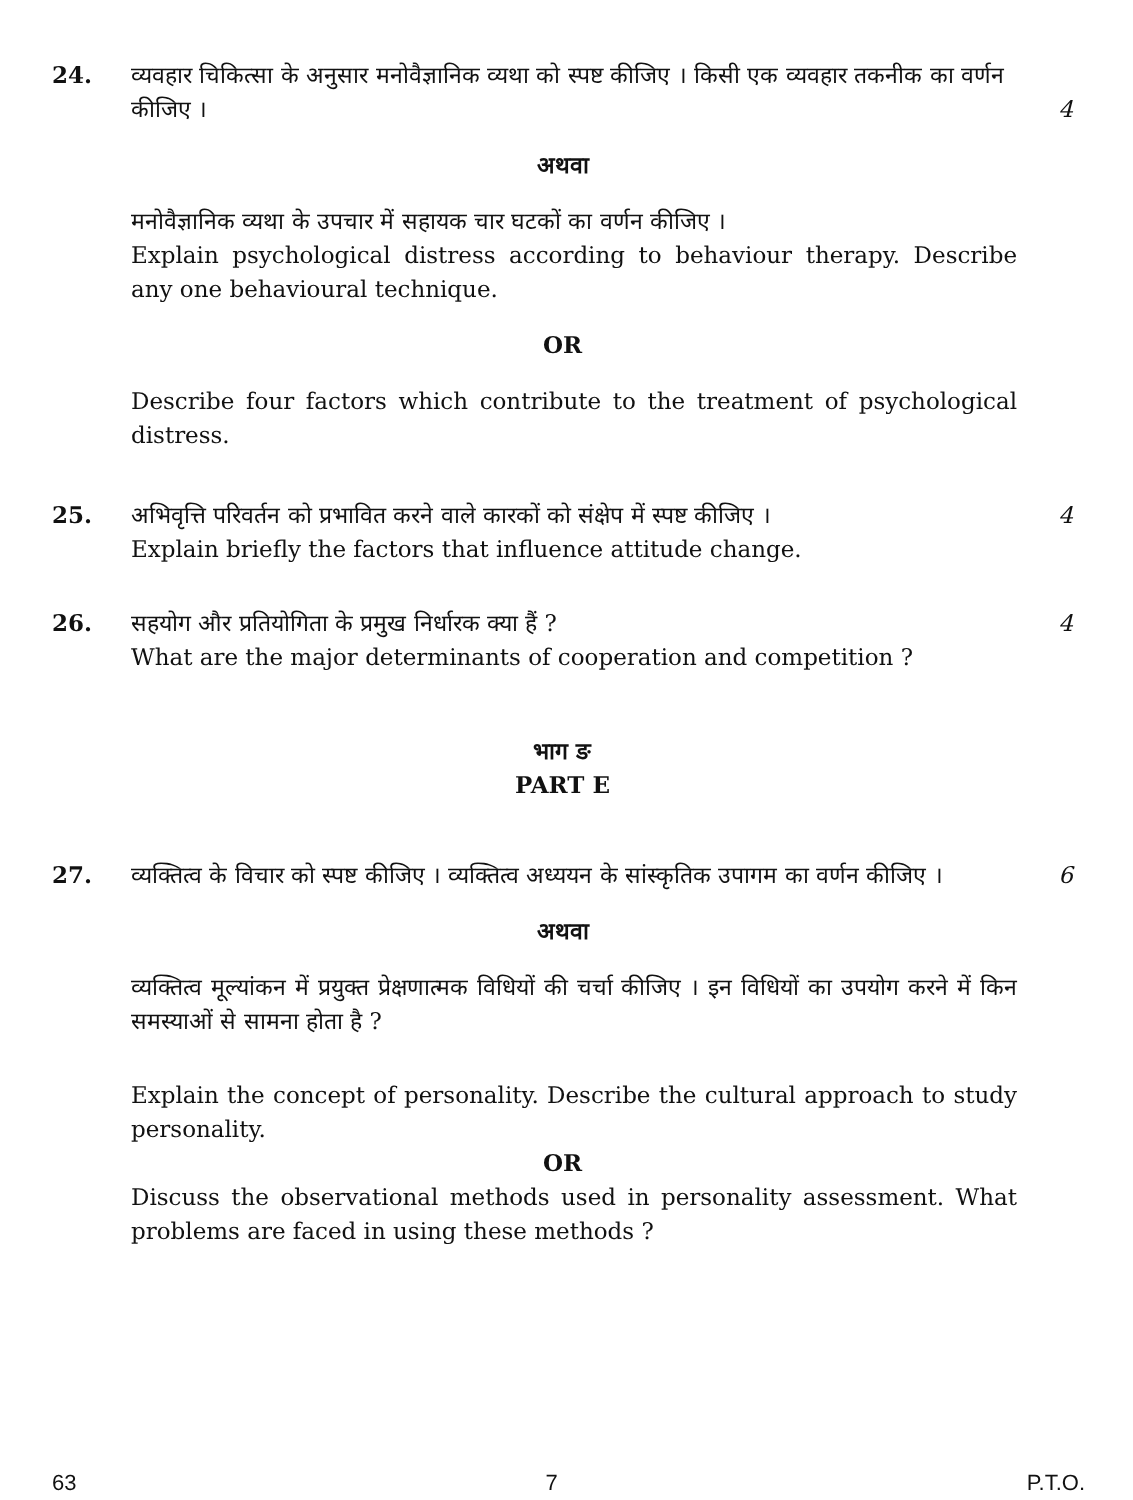24. व्यवहार चिकित्सा के अनुसार मनोवैज्ञानिक व्यथा को स्पष्ट कीजिए । किसी एक व्यवहार तकनीक का वर्णन कीजिए ।
4
अथवा
मनोवैज्ञानिक व्यथा के उपचार में सहायक चार घटकों का वर्णन कीजिए ।
Explain psychological distress according to behaviour therapy. Describe any one behavioural technique.
OR
Describe four factors which contribute to the treatment of psychological distress.
25. अभिवृत्ति परिवर्तन को प्रभावित करने वाले कारकों को संक्षेप में स्पष्ट कीजिए ।
Explain briefly the factors that influence attitude change.
4
26. सहयोग और प्रतियोगिता के प्रमुख निर्धारक क्या हैं ?
What are the major determinants of cooperation and competition ?
4
भाग ङ
PART E
27. व्यक्तित्व के विचार को स्पष्ट कीजिए । व्यक्तित्व अध्ययन के सांस्कृतिक उपागम का वर्णन कीजिए ।
6
अथवा
व्यक्तित्व मूल्यांकन में प्रयुक्त प्रेक्षणात्मक विधियों की चर्चा कीजिए । इन विधियों का उपयोग करने में किन समस्याओं से सामना होता है ?
Explain the concept of personality. Describe the cultural approach to study personality.
OR
Discuss the observational methods used in personality assessment. What problems are faced in using these methods ?
63 7 P.T.O.